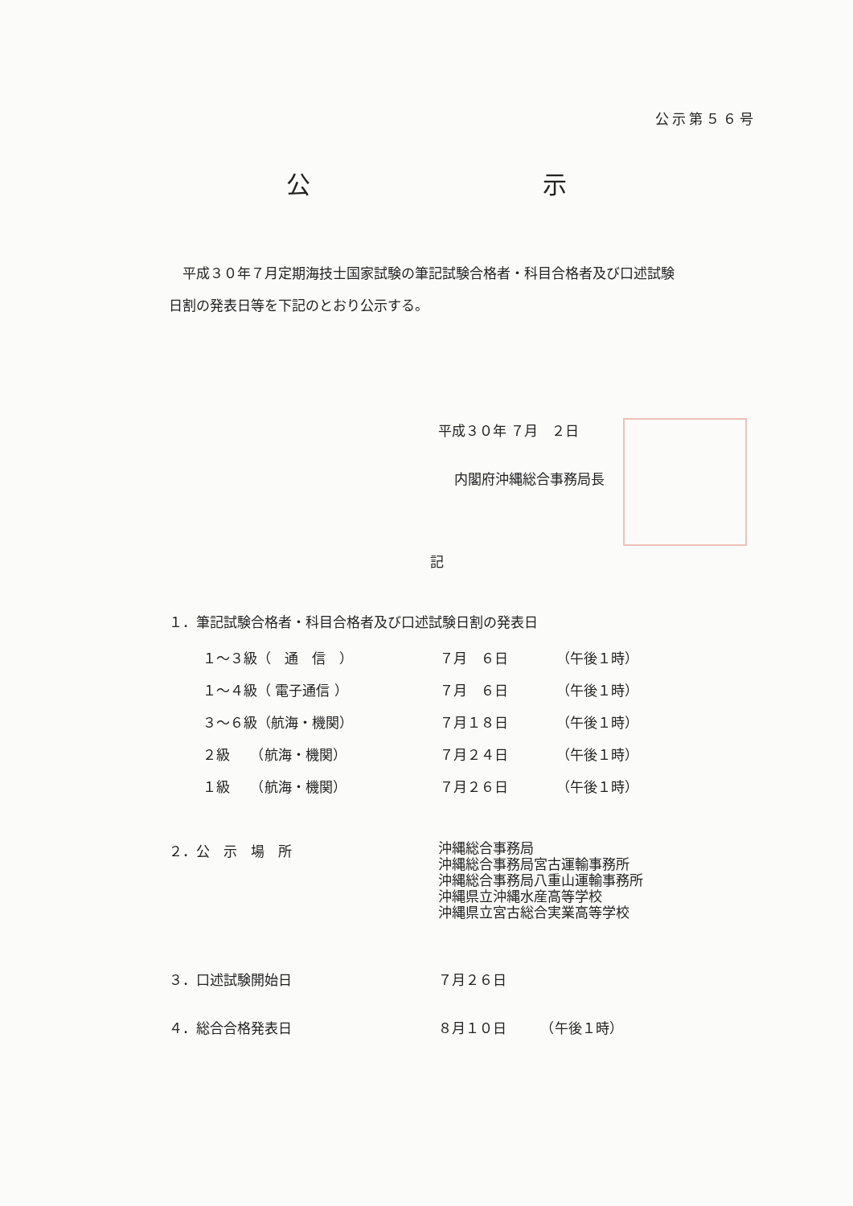公示第５６号
公 示
　平成３０年７月定期海技士国家試験の筆記試験合格者・科目合格者及び口述試験日割の発表日等を下記のとおり公示する。
平成３０年 ７月　２日
内閣府沖縄総合事務局長
記
１．筆記試験合格者・科目合格者及び口述試験日割の発表日
| １～３級（ 通 信 ） | ７月 ６日 | （午後１時） |
| １～４級（ 電子通信 ） | ７月 ６日 | （午後１時） |
| ３～６級（航海・機関） | ７月１８日 | （午後１時） |
| ２級 （航海・機関） | ７月２４日 | （午後１時） |
| １級 （航海・機関） | ７月２６日 | （午後１時） |
| ２．公 示 場 所 | 沖縄総合事務局 沖縄総合事務局宮古運輸事務所 沖縄総合事務局八重山運輸事務所 沖縄県立沖縄水産高等学校 沖縄県立宮古総合実業高等学校 |
| ３．口述試験開始日 | ７月２６日 |
| ４．総合合格発表日 | ８月１０日 （午後１時） |